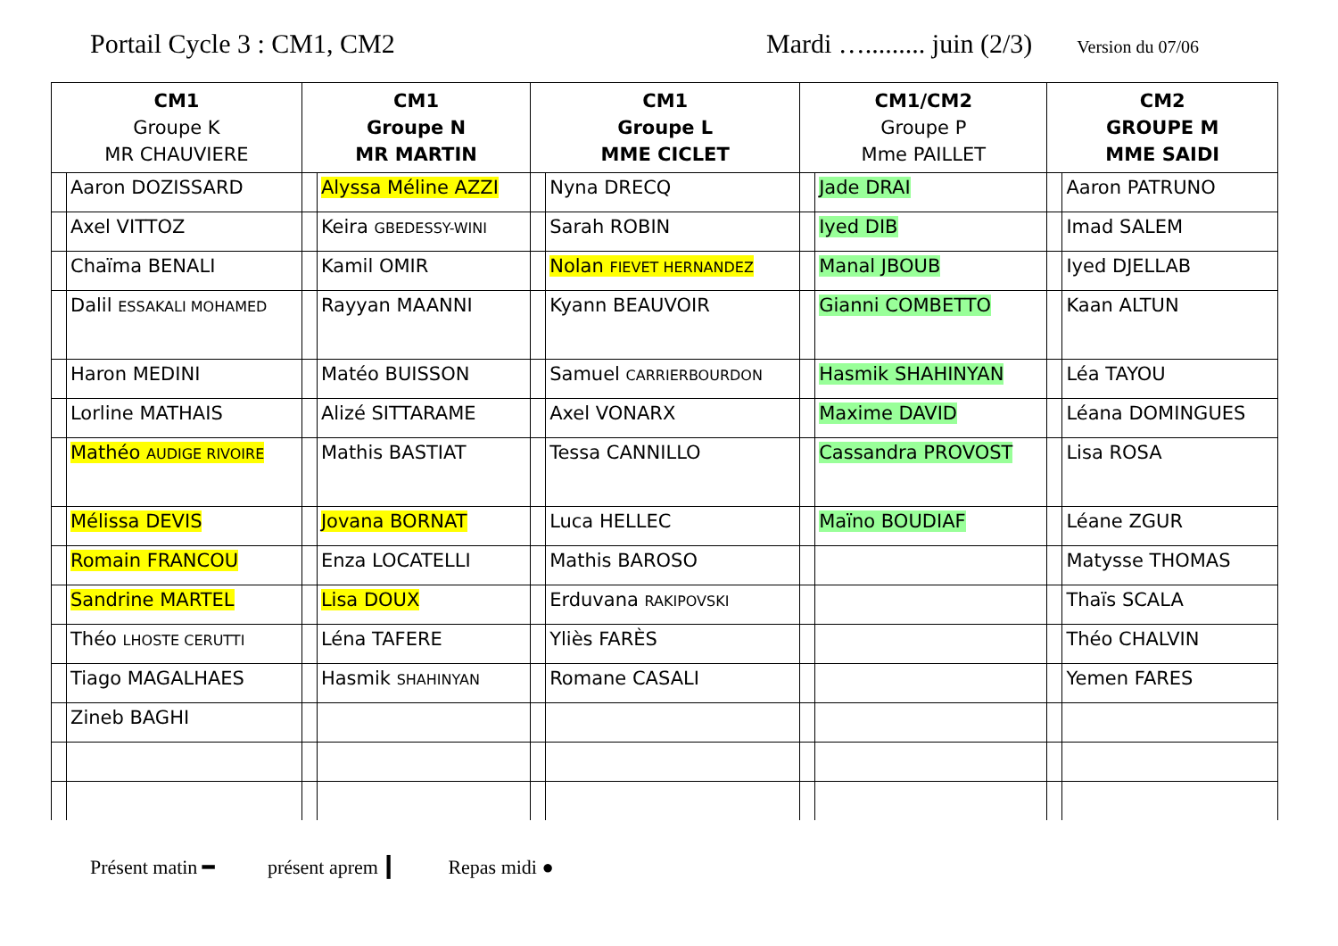Portail Cycle 3 : CM1, CM2 Mardi …......... juin (2/3)
Version du 07/06
| CM1 Groupe K MR CHAUVIERE | | CM1 Groupe N MR MARTIN | | CM1 Groupe L MME CICLET | | CM1/CM2 Groupe P Mme PAILLET | | CM2 GROUPE M MME SAIDI | |
| --- | --- | --- | --- | --- | --- | --- | --- | --- | --- |
| | Aaron DOZISSARD | | Alyssa Méline AZZI | | Nyna DRECQ | | Jade DRAI | | Aaron PATRUNO |
| | Axel VITTOZ | | Keira GBEDESSY-WINI | | Sarah ROBIN | | Iyed DIB | | Imad SALEM |
| | Chaïma BENALI | | Kamil OMIR | | Nolan FIEVET HERNANDEZ | | Manal JBOUB | | Iyed DJELLAB |
| | Dalil ESSAKALI MOHAMED | | Rayyan MAANNI | | Kyann BEAUVOIR | | Gianni COMBETTO | | Kaan ALTUN |
| | Haron MEDINI | | Matéo BUISSON | | Samuel CARRIERBOURDON | | Hasmik SHAHINYAN | | Léa TAYOU |
| | Lorline MATHAIS | | Alizé SITTARAME | | Axel VONARX | | Maxime DAVID | | Léana DOMINGUES |
| | Mathéo AUDIGE RIVOIRE | | Mathis BASTIAT | | Tessa CANNILLO | | Cassandra PROVOST | | Lisa ROSA |
| | Mélissa DEVIS | | Jovana BORNAT | | Luca HELLEC | | Maïno BOUDIAF | | Léane ZGUR |
| | Romain FRANCOU | | Enza LOCATELLI | | Mathis BAROSO | | | | Matysse THOMAS |
| | Sandrine MARTEL | | Lisa DOUX | | Erduvana RAKIPOVSKI | | | | Thaïs SCALA |
| | Théo LHOSTE CERUTTI | | Léna TAFERE | | Yliès FARÈS | | | | Théo CHALVIN |
| | Tiago MAGALHAES | | Hasmik SHAHINYAN | | Romane CASALI | | | | Yemen FARES |
| | Zineb BAGHI | | | | | | | | |
Présent matin ━ présent aprem ┃ Repas midi ●